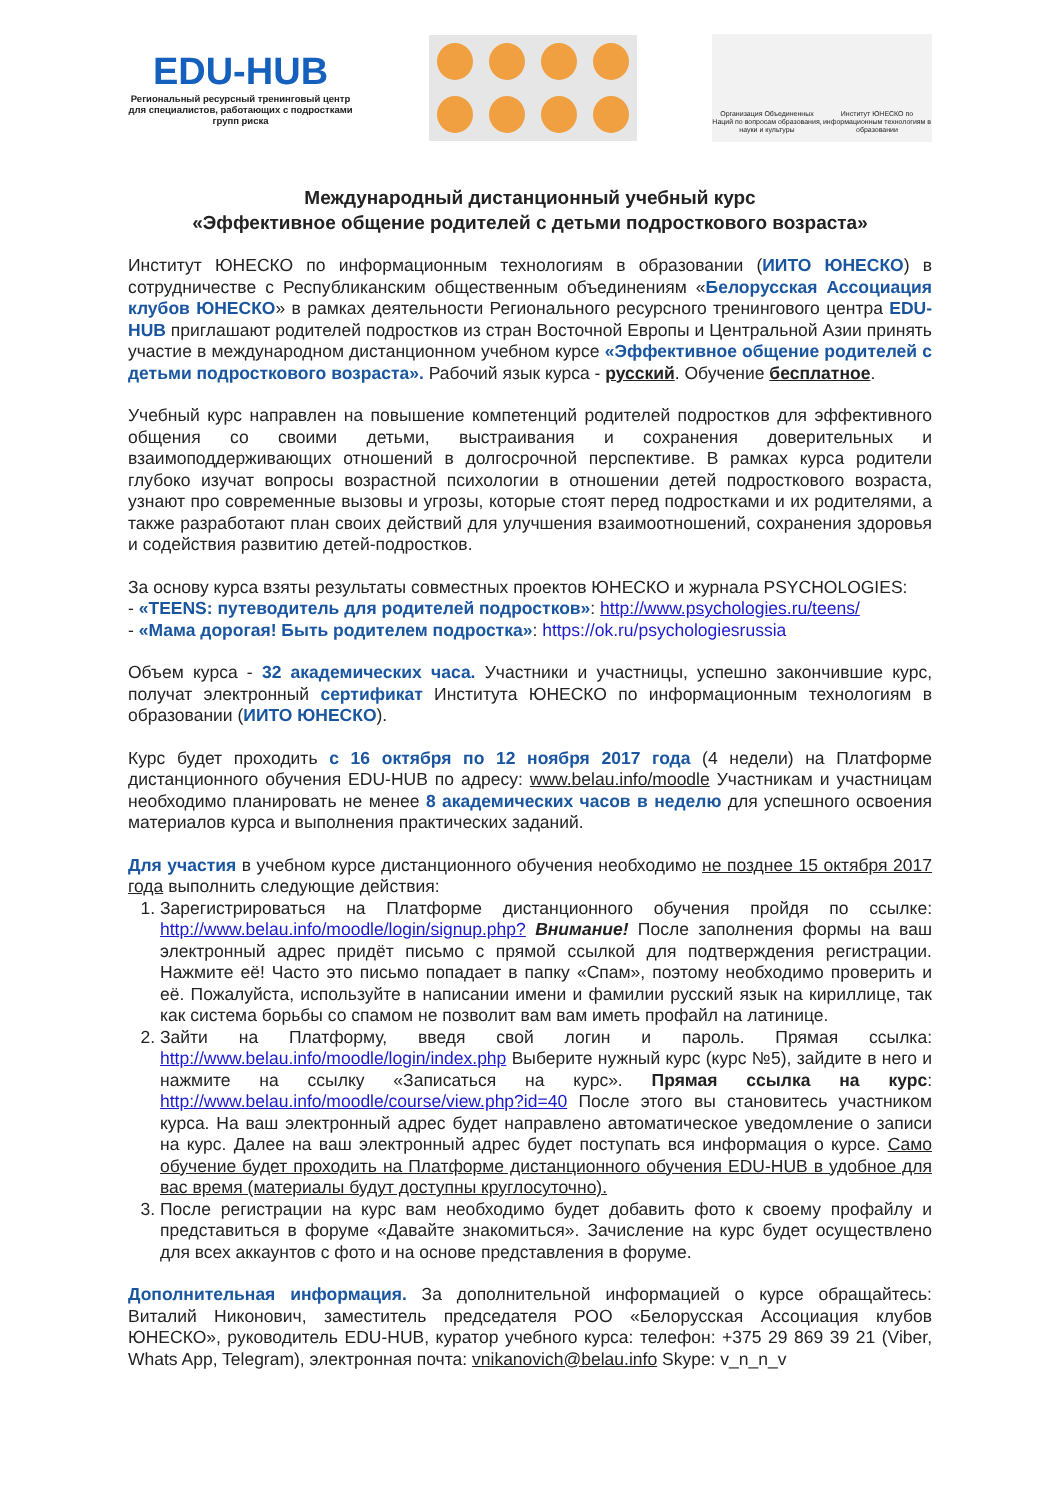EDU-HUB
Региональный ресурсный тренинговый центр для специалистов, работающих с подростками групп риска
Организация Объединенных Наций по вопросам образования, науки и культуры
Институт ЮНЕСКО по информационным технологиям в образовании
Международный дистанционный учебный курс
«Эффективное общение родителей с детьми подросткового возраста»
Институт ЮНЕСКО по информационным технологиям в образовании (ИИТО ЮНЕСКО) в сотрудничестве с Республиканским общественным объединениям «Белорусская Ассоциация клубов ЮНЕСКО» в рамках деятельности Регионального ресурсного тренингового центра EDU-HUB приглашают родителей подростков из стран Восточной Европы и Центральной Азии принять участие в международном дистанционном учебном курсе «Эффективное общение родителей с детьми подросткового возраста». Рабочий язык курса - русский. Обучение бесплатное.
Учебный курс направлен на повышение компетенций родителей подростков для эффективного общения со своими детьми, выстраивания и сохранения доверительных и взаимоподдерживающих отношений в долгосрочной перспективе. В рамках курса родители глубоко изучат вопросы возрастной психологии в отношении детей подросткового возраста, узнают про современные вызовы и угрозы, которые стоят перед подростками и их родителями, а также разработают план своих действий для улучшения взаимоотношений, сохранения здоровья и содействия развитию детей-подростков.
За основу курса взяты результаты совместных проектов ЮНЕСКО и журнала PSYCHOLOGIES:
- «TEENS: путеводитель для родителей подростков»: http://www.psychologies.ru/teens/
- «Мама дорогая! Быть родителем подростка»: https://ok.ru/psychologiesrussia
Объем курса - 32 академических часа. Участники и участницы, успешно закончившие курс, получат электронный сертификат Института ЮНЕСКО по информационным технологиям в образовании (ИИТО ЮНЕСКО).
Курс будет проходить с 16 октября по 12 ноября 2017 года (4 недели) на Платформе дистанционного обучения EDU-HUB по адресу: www.belau.info/moodle Участникам и участницам необходимо планировать не менее 8 академических часов в неделю для успешного освоения материалов курса и выполнения практических заданий.
Для участия в учебном курсе дистанционного обучения необходимо не позднее 15 октября 2017 года выполнить следующие действия:
1. Зарегистрироваться на Платформе дистанционного обучения пройдя по ссылке: http://www.belau.info/moodle/login/signup.php? Внимание! После заполнения формы на ваш электронный адрес придёт письмо с прямой ссылкой для подтверждения регистрации. Нажмите её! Часто это письмо попадает в папку «Спам», поэтому необходимо проверить и её. Пожалуйста, используйте в написании имени и фамилии русский язык на кириллице, так как система борьбы со спамом не позволит вам вам иметь профайл на латинице.
2. Зайти на Платформу, введя свой логин и пароль. Прямая ссылка: http://www.belau.info/moodle/login/index.php Выберите нужный курс (курс №5), зайдите в него и нажмите на ссылку «Записаться на курс». Прямая ссылка на курс: http://www.belau.info/moodle/course/view.php?id=40 После этого вы становитесь участником курса. На ваш электронный адрес будет направлено автоматическое уведомление о записи на курс. Далее на ваш электронный адрес будет поступать вся информация о курсе. Само обучение будет проходить на Платформе дистанционного обучения EDU-HUB в удобное для вас время (материалы будут доступны круглосуточно).
3. После регистрации на курс вам необходимо будет добавить фото к своему профайлу и представиться в форуме «Давайте знакомиться». Зачисление на курс будет осуществлено для всех аккаунтов с фото и на основе представления в форуме.
Дополнительная информация. За дополнительной информацией о курсе обращайтесь: Виталий Никонович, заместитель председателя РОО «Белорусская Ассоциация клубов ЮНЕСКО», руководитель EDU-HUB, куратор учебного курса: телефон: +375 29 869 39 21 (Viber, Whats App, Telegram), электронная почта: vnikanovich@belau.info Skype: v_n_n_v